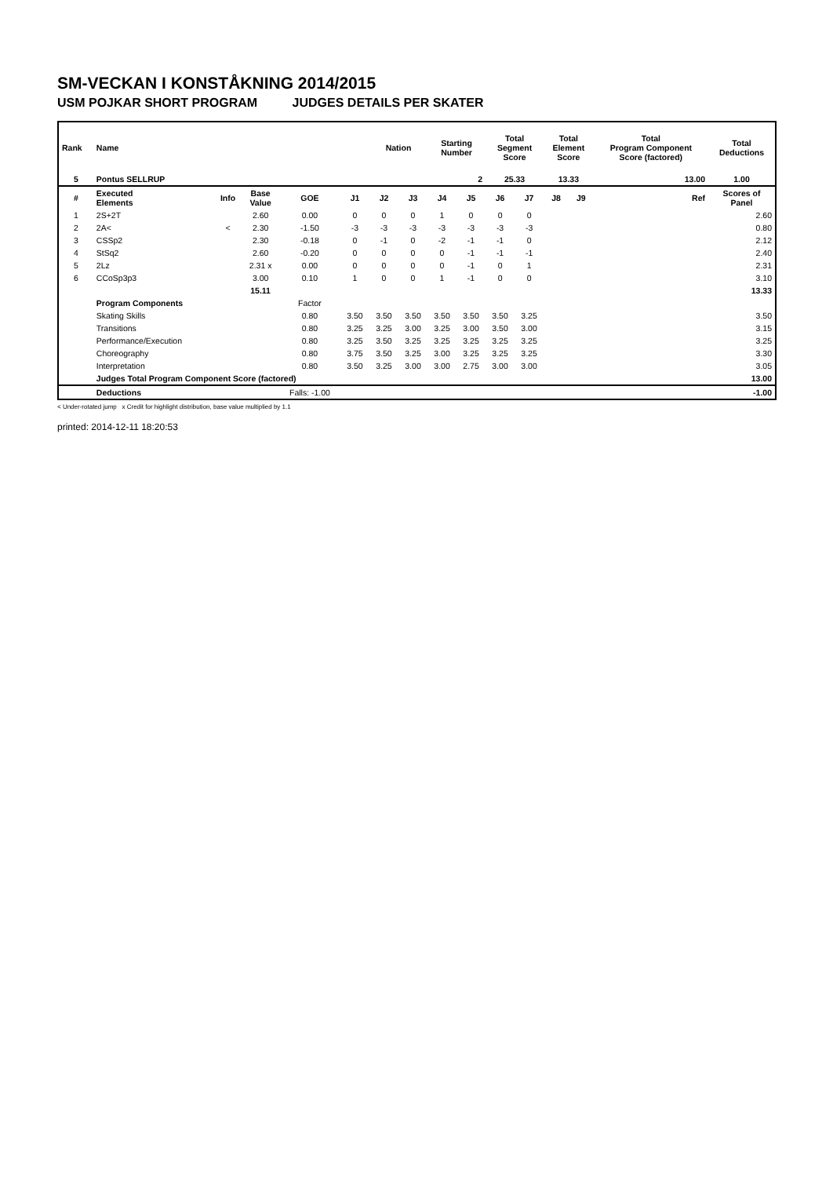SM-VECKAN I KONSTÅKNING 2014/2015
USM POJKAR SHORT PROGRAM JUDGES DETAILS PER SKATER
| Rank | Name | | | | | Nation | | Starting Number | | Total Segment Score | | Total Element Score | | Total Program Component Score (factored) | | | Total Deductions |
| --- | --- | --- | --- | --- | --- | --- | --- | --- | --- | --- | --- | --- | --- | --- | --- | --- | --- |
| 5 | Pontus SELLRUP | | | | | | | 2 | | 25.33 | | 13.33 | | 13.00 | | | 1.00 |
| # | Executed Elements | Info | Base Value | GOE | J1 | J2 | J3 | J4 | J5 | J6 | J7 | J8 | J9 | | | Ref | Scores of Panel |
| 1 | 2S+2T | | 2.60 | 0.00 | 0 | 0 | 0 | 1 | 0 | 0 | 0 | | | | | | 2.60 |
| 2 | 2A< | < | 2.30 | -1.50 | -3 | -3 | -3 | -3 | -3 | -3 | -3 | | | | | | 0.80 |
| 3 | CSSp2 | | 2.30 | -0.18 | 0 | -1 | 0 | -2 | -1 | -1 | 0 | | | | | | 2.12 |
| 4 | StSq2 | | 2.60 | -0.20 | 0 | 0 | 0 | 0 | -1 | -1 | -1 | | | | | | 2.40 |
| 5 | 2Lz | | 2.31 x | 0.00 | 0 | 0 | 0 | 0 | -1 | 0 | 1 | | | | | | 2.31 |
| 6 | CCoSp3p3 | | 3.00 | 0.10 | 1 | 0 | 0 | 1 | -1 | 0 | 0 | | | | | | 3.10 |
| | | | 15.11 | | | | | | | | | | | | | | 13.33 |
| | Program Components | | | Factor | | | | | | | | | | | | | |
| | Skating Skills | | | 0.80 | 3.50 | 3.50 | 3.50 | 3.50 | 3.50 | 3.50 | 3.25 | | | | | | 3.50 |
| | Transitions | | | 0.80 | 3.25 | 3.25 | 3.00 | 3.25 | 3.00 | 3.50 | 3.00 | | | | | | 3.15 |
| | Performance/Execution | | | 0.80 | 3.25 | 3.50 | 3.25 | 3.25 | 3.25 | 3.25 | 3.25 | | | | | | 3.25 |
| | Choreography | | | 0.80 | 3.75 | 3.50 | 3.25 | 3.00 | 3.25 | 3.25 | 3.25 | | | | | | 3.30 |
| | Interpretation | | | 0.80 | 3.50 | 3.25 | 3.00 | 3.00 | 2.75 | 3.00 | 3.00 | | | | | | 3.05 |
| | Judges Total Program Component Score (factored) | | | | | | | | | | | | | | | | 13.00 |
| | Deductions | | | Falls: -1.00 | | | | | | | | | | | | | -1.00 |
< Under-rotated jump x Credit for highlight distribution, base value multiplied by 1.1
printed: 2014-12-11 18:20:53